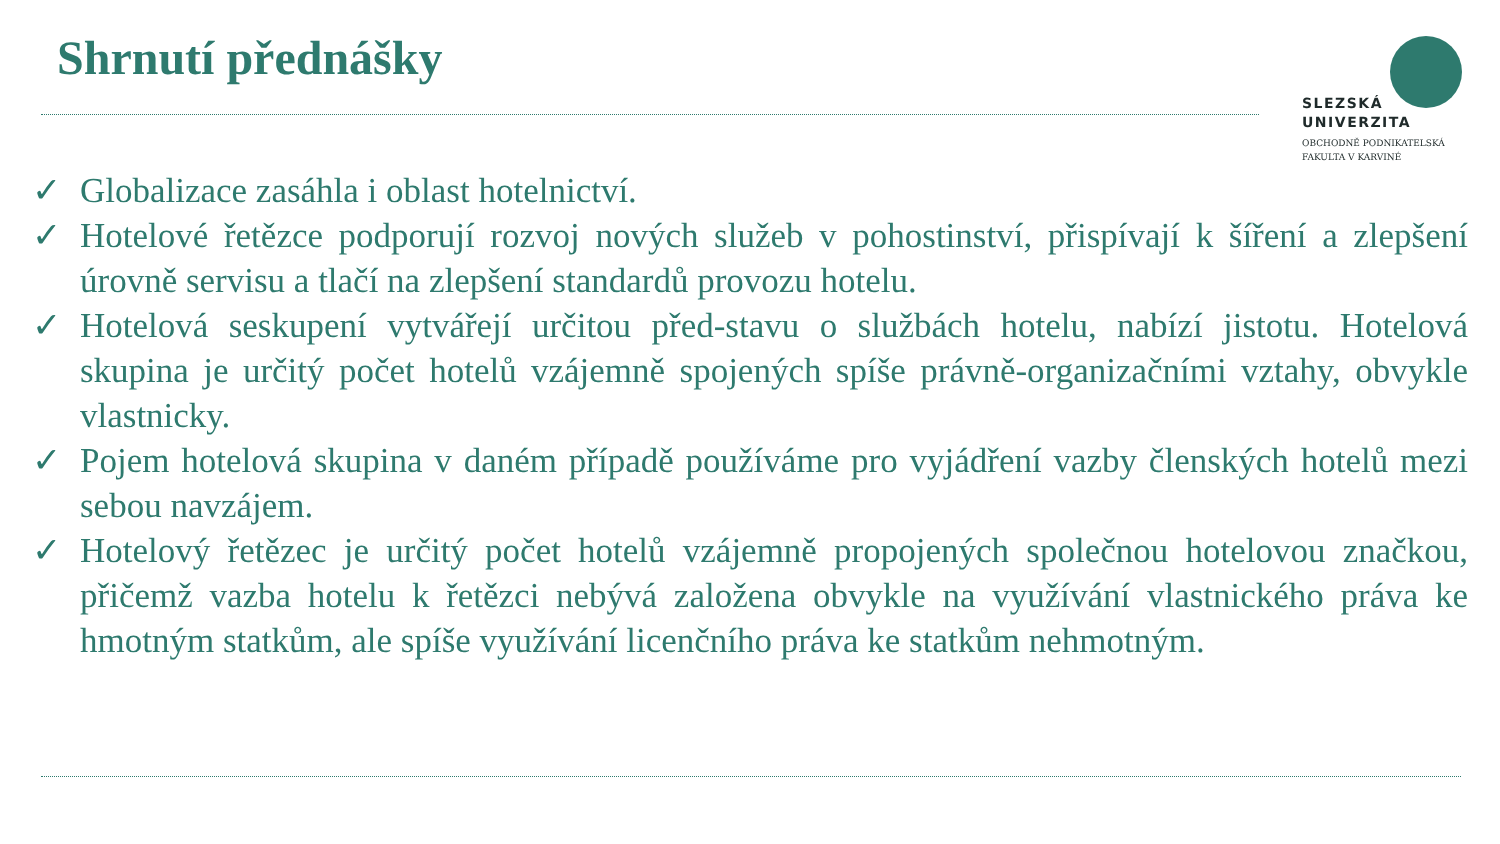Shrnutí přednášky
SLEZSKÁ
UNIVERZITA
OBCHODNĚ PODNIKATELSKÁ
FAKULTA V KARVINÉ
✓ Globalizace zasáhla i oblast hotelnictví.
✓ Hotelové řetězce podporují rozvoj nových služeb v pohostinství, přispívají k šíření a zlepšení úrovně servisu a tlačí na zlepšení standardů provozu hotelu.
✓ Hotelová seskupení vytvářejí určitou před-stavu o službách hotelu, nabízí jistotu. Hotelová skupina je určitý počet hotelů vzájemně spojených spíše právně-organizačními vztahy, obvykle vlastnicky.
✓ Pojem hotelová skupina v daném případě používáme pro vyjádření vazby členských hotelů mezi sebou navzájem.
✓ Hotelový řetězec je určitý počet hotelů vzájemně propojených společnou hotelovou značkou, přičemž vazba hotelu k řetězci nebývá založena obvykle na využívání vlastnického práva ke hmotným statkům, ale spíše využívání licenčního práva ke statkům nehmotným.